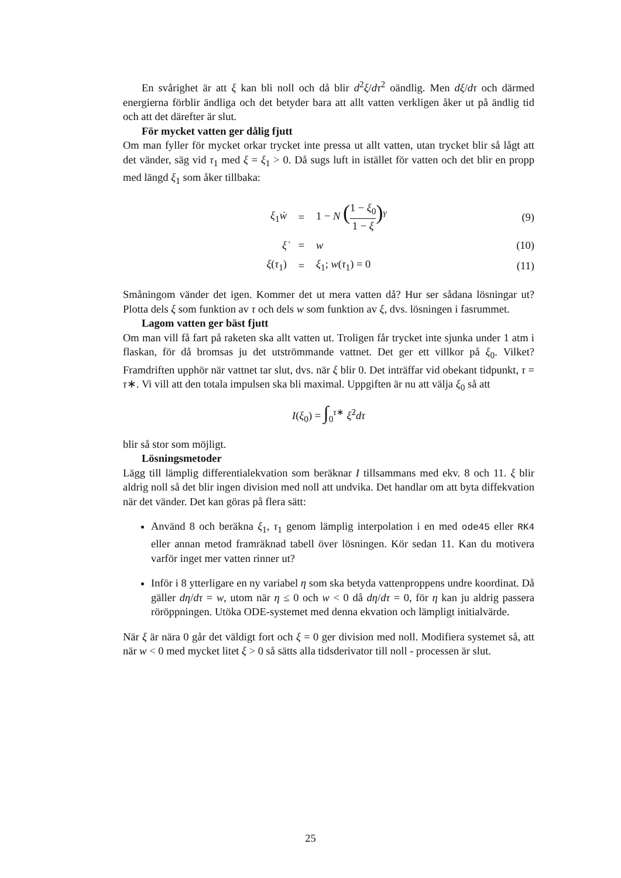En svårighet är att ξ kan bli noll och då blir d<sup>2</sup>ξ/dτ<sup>2</sup> oändlig. Men dξ/dτ och därmed energierna förblir ändliga och det betyder bara att allt vatten verkligen åker ut på ändlig tid och att det därefter är slut.
För mycket vatten ger dålig fjutt
Om man fyller för mycket orkar trycket inte pressa ut allt vatten, utan trycket blir så lågt att det vänder, säg vid τ<sub>1</sub> med ξ = ξ<sub>1</sub> > 0. Då sugs luft in istället för vatten och det blir en propp med längd ξ<sub>1</sub> som åker tillbaka:
| ξ<sub>1</sub> ẇ | = | 1 − N ( 1 − ξ<sub>0</sub> 1 − ξ )<sup>γ</sup> | (9) |
| ξ̇ | = | w | (10) |
| ξ ( τ<sub>1</sub>) | = | ξ<sub>1</sub>; w ( τ<sub>1</sub>) = 0 | (11) |
Småningom vänder det igen. Kommer det ut mera vatten då? Hur ser sådana lösningar ut? Plotta dels ξ som funktion av τ och dels w som funktion av ξ, dvs. lösningen i fasrummet.
Lagom vatten ger bäst fjutt
Om man vill få fart på raketen ska allt vatten ut. Troligen får trycket inte sjunka under 1 atm i flaskan, för då bromsas ju det utströmmande vattnet. Det ger ett villkor på ξ<sub>0</sub>. Vilket? Framdriften upphör när vattnet tar slut, dvs. när ξ blir 0. Det inträffar vid obekant tidpunkt, τ = τ∗. Vi vill att den totala impulsen ska bli maximal. Uppgiften är nu att välja ξ<sub>0</sub> så att
I(ξ<sub>0</sub>) = ∫<sub>0</sub><sup>τ∗</sup> ξ̇<sup>2</sup>dτ
blir så stor som möjligt.
Lösningsmetoder
Lägg till lämplig differentialekvation som beräknar I tillsammans med ekv. 8 och 11. ξ blir aldrig noll så det blir ingen division med noll att undvika. Det handlar om att byta diffekvation när det vänder. Det kan göras på flera sätt:
Använd 8 och beräkna ξ<sub>1</sub>, τ<sub>1</sub> genom lämplig interpolation i en med ode45 eller RK4 eller annan metod framräknad tabell över lösningen. Kör sedan 11. Kan du motivera varför inget mer vatten rinner ut?
Inför i 8 ytterligare en ny variabel η som ska betyda vattenproppens undre koordinat. Då gäller dη/dτ = w, utom när η ≤ 0 och w < 0 då dη/dτ = 0, för η kan ju aldrig passera röröppningen. Utöka ODE-systemet med denna ekvation och lämpligt initialvärde.
När ξ är nära 0 går det väldigt fort och ξ = 0 ger division med noll. Modifiera systemet så, att när w < 0 med mycket litet ξ > 0 så sätts alla tidsderivator till noll - processen är slut.
25